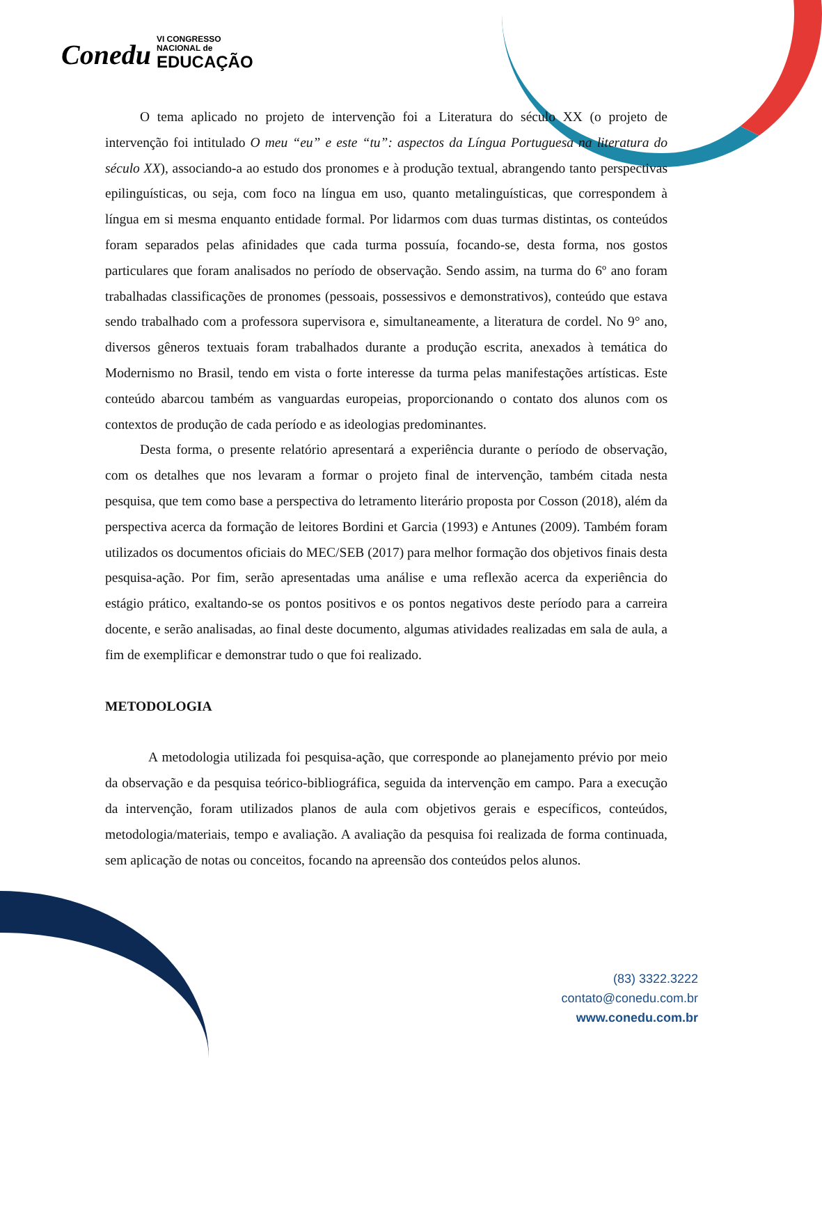Conedu VI CONGRESSO
NACIONAL de EDUCAÇÃO
O tema aplicado no projeto de intervenção foi a Literatura do século XX (o projeto de intervenção foi intitulado O meu “eu” e este “tu”: aspectos da Língua Portuguesa na literatura do século XX), associando-a ao estudo dos pronomes e à produção textual, abrangendo tanto perspectivas epilinguísticas, ou seja, com foco na língua em uso, quanto metalinguísticas, que correspondem à língua em si mesma enquanto entidade formal. Por lidarmos com duas turmas distintas, os conteúdos foram separados pelas afinidades que cada turma possuía, focando-se, desta forma, nos gostos particulares que foram analisados no período de observação. Sendo assim, na turma do 6º ano foram trabalhadas classificações de pronomes (pessoais, possessivos e demonstrativos), conteúdo que estava sendo trabalhado com a professora supervisora e, simultaneamente, a literatura de cordel. No 9° ano, diversos gêneros textuais foram trabalhados durante a produção escrita, anexados à temática do Modernismo no Brasil, tendo em vista o forte interesse da turma pelas manifestações artísticas. Este conteúdo abarcou também as vanguardas europeias, proporcionando o contato dos alunos com os contextos de produção de cada período e as ideologias predominantes.
Desta forma, o presente relatório apresentará a experiência durante o período de observação, com os detalhes que nos levaram a formar o projeto final de intervenção, também citada nesta pesquisa, que tem como base a perspectiva do letramento literário proposta por Cosson (2018), além da perspectiva acerca da formação de leitores Bordini et Garcia (1993) e Antunes (2009). Também foram utilizados os documentos oficiais do MEC/SEB (2017) para melhor formação dos objetivos finais desta pesquisa-ação. Por fim, serão apresentadas uma análise e uma reflexão acerca da experiência do estágio prático, exaltando-se os pontos positivos e os pontos negativos deste período para a carreira docente, e serão analisadas, ao final deste documento, algumas atividades realizadas em sala de aula, a fim de exemplificar e demonstrar tudo o que foi realizado.
METODOLOGIA
A metodologia utilizada foi pesquisa-ação, que corresponde ao planejamento prévio por meio da observação e da pesquisa teórico-bibliográfica, seguida da intervenção em campo. Para a execução da intervenção, foram utilizados planos de aula com objetivos gerais e específicos, conteúdos, metodologia/materiais, tempo e avaliação. A avaliação da pesquisa foi realizada de forma continuada, sem aplicação de notas ou conceitos, focando na apreensão dos conteúdos pelos alunos.
(83) 3322.3222
contato@conedu.com.br
www.conedu.com.br